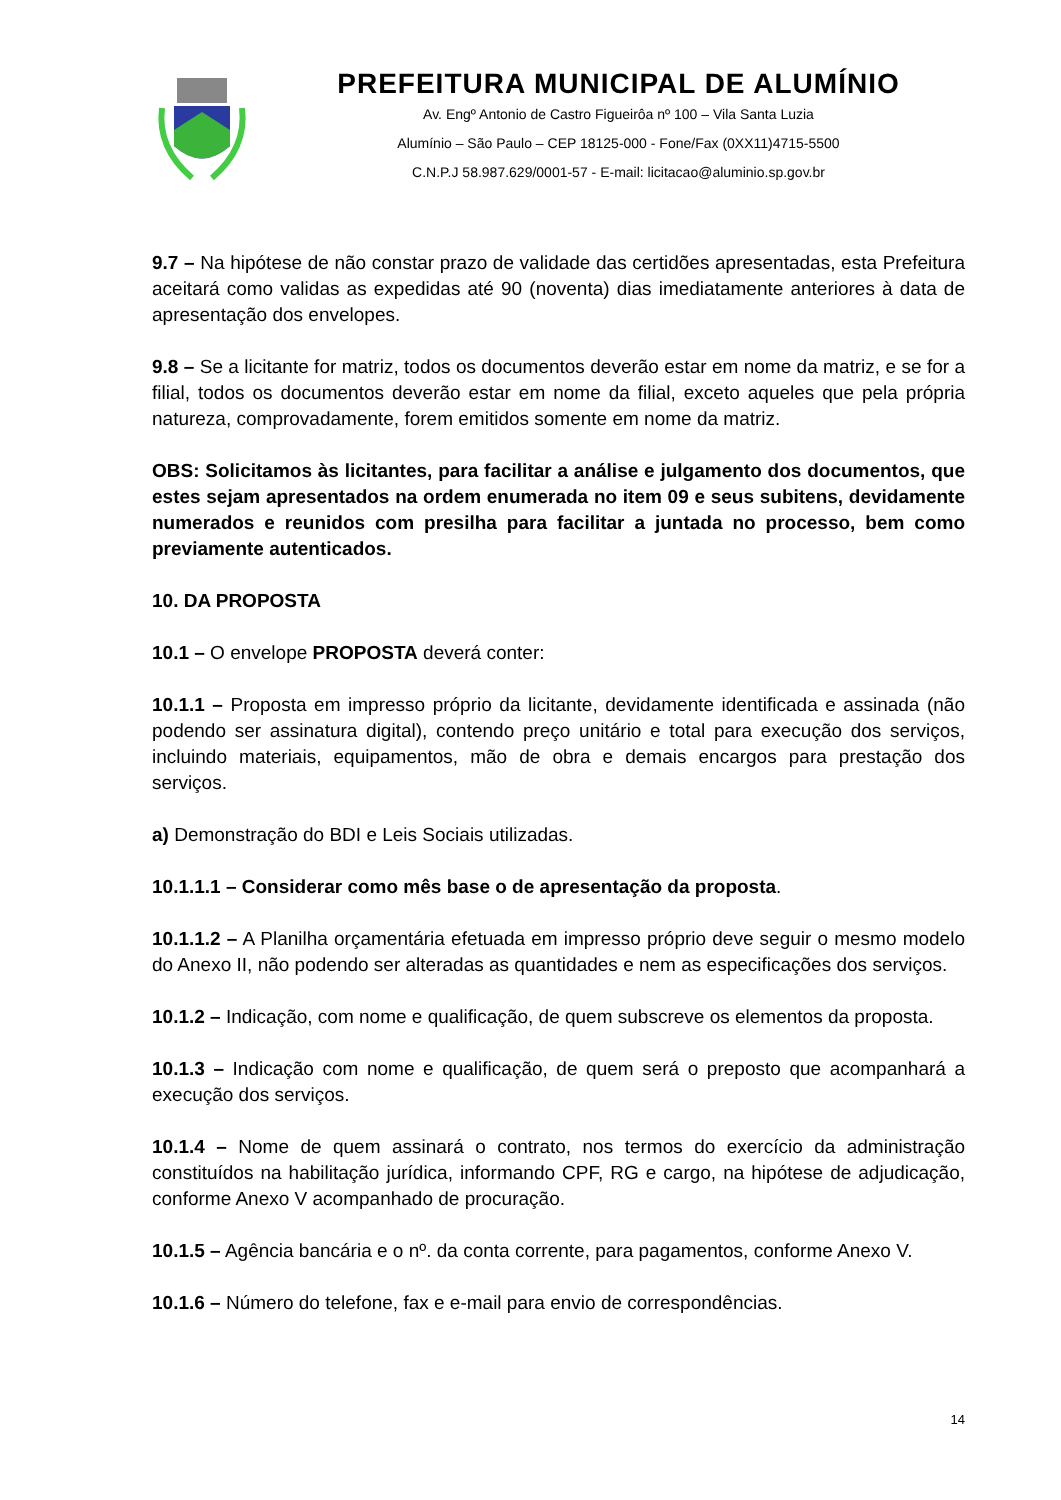PREFEITURA MUNICIPAL DE ALUMÍNIO
Av. Engº Antonio de Castro Figueirôa nº 100 – Vila Santa Luzia
Alumínio – São Paulo – CEP 18125-000 - Fone/Fax (0XX11)4715-5500
C.N.P.J 58.987.629/0001-57 - E-mail: licitacao@aluminio.sp.gov.br
9.7 – Na hipótese de não constar prazo de validade das certidões apresentadas, esta Prefeitura aceitará como validas as expedidas até 90 (noventa) dias imediatamente anteriores à data de apresentação dos envelopes.
9.8 – Se a licitante for matriz, todos os documentos deverão estar em nome da matriz, e se for a filial, todos os documentos deverão estar em nome da filial, exceto aqueles que pela própria natureza, comprovadamente, forem emitidos somente em nome da matriz.
OBS: Solicitamos às licitantes, para facilitar a análise e julgamento dos documentos, que estes sejam apresentados na ordem enumerada no item 09 e seus subitens, devidamente numerados e reunidos com presilha para facilitar a juntada no processo, bem como previamente autenticados.
10. DA PROPOSTA
10.1 – O envelope PROPOSTA deverá conter:
10.1.1 – Proposta em impresso próprio da licitante, devidamente identificada e assinada (não podendo ser assinatura digital), contendo preço unitário e total para execução dos serviços, incluindo materiais, equipamentos, mão de obra e demais encargos para prestação dos serviços.
a) Demonstração do BDI e Leis Sociais utilizadas.
10.1.1.1 – Considerar como mês base o de apresentação da proposta.
10.1.1.2 – A Planilha orçamentária efetuada em impresso próprio deve seguir o mesmo modelo do Anexo II, não podendo ser alteradas as quantidades e nem as especificações dos serviços.
10.1.2 – Indicação, com nome e qualificação, de quem subscreve os elementos da proposta.
10.1.3 – Indicação com nome e qualificação, de quem será o preposto que acompanhará a execução dos serviços.
10.1.4 – Nome de quem assinará o contrato, nos termos do exercício da administração constituídos na habilitação jurídica, informando CPF, RG e cargo, na hipótese de adjudicação, conforme Anexo V acompanhado de procuração.
10.1.5 – Agência bancária e o nº. da conta corrente, para pagamentos, conforme Anexo V.
10.1.6 – Número do telefone, fax e e-mail para envio de correspondências.
14